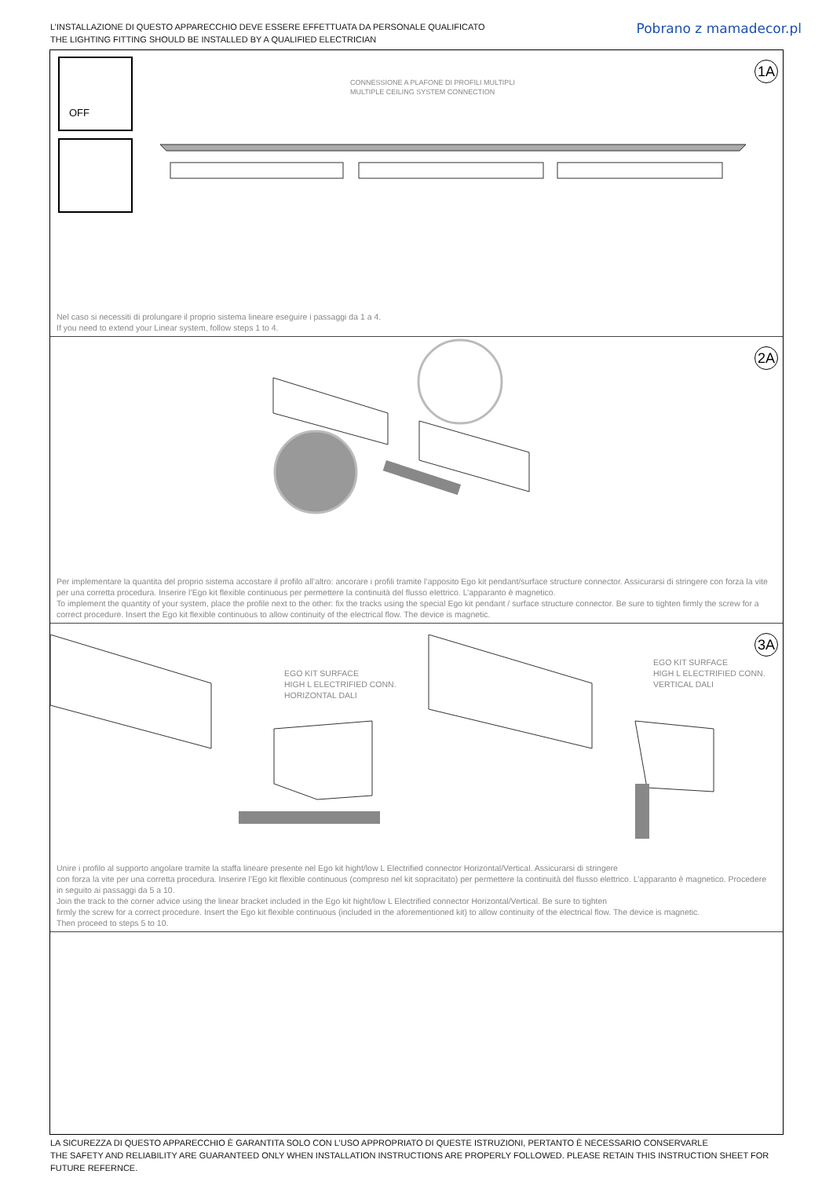L’INSTALLAZIONE DI QUESTO APPARECCHIO DEVE ESSERE EFFETTUATA DA PERSONALE QUALIFICATO
THE LIGHTING FITTING SHOULD BE INSTALLED BY A QUALIFIED ELECTRICIAN
Pobrano z mamadecor.pl
OFF 1A
CONNESSIONE A PLAFONE DI PROFILI MULTIPLI
MULTIPLE CEILING SYSTEM CONNECTION
Nel caso si necessiti di prolungare il proprio sistema lineare eseguire i passaggi da 1 a 4.
If you need to extend your Linear system, follow steps 1 to 4.
2A
Per implementare la quantita del proprio sistema accostare il profilo all’altro: ancorare i profili tramite l’apposito Ego kit pendant/surface structure connector. Assicurarsi di stringere con forza la vite per una corretta procedura. Inserire l’Ego kit flexible continuous per permettere la continuità del flusso elettrico. L’apparanto è magnetico.
To implement the quantity of your system, place the profile next to the other: fix the tracks using the special Ego kit pendant / surface structure connector. Be sure to tighten firmly the screw for a correct procedure. Insert the Ego kit flexible continuous to allow continuity of the electrical flow. The device is magnetic.
3A
EGO KIT SURFACE
HIGH L ELECTRIFIED CONN.
HORIZONTAL DALI
EGO KIT SURFACE
HIGH L ELECTRIFIED CONN.
VERTICAL DALI
Unire i profilo al supporto angolare tramite la staffa lineare presente nel Ego kit hight/low L Electrified connector Horizontal/Vertical. Assicurarsi di stringere
con forza la vite per una corretta procedura. Inserire l’Ego kit flexible continuous (compreso nel kit sopracitato) per permettere la continuità del flusso elettrico. L’apparanto è magnetico. Procedere in seguito ai passaggi da 5 a 10.
Join the track to the corner advice using the linear bracket included in the Ego kit hight/low L Electrified connector Horizontal/Vertical. Be sure to tighten
firmly the screw for a correct procedure. Insert the Ego kit flexible continuous (included in the aforementioned kit) to allow continuity of the electrical flow. The device is magnetic.
Then proceed to steps 5 to 10.
LA SICUREZZA DI QUESTO APPARECCHIO È GARANTITA SOLO CON L’USO APPROPRIATO DI QUESTE ISTRUZIONI, PERTANTO È NECESSARIO CONSERVARLE
THE SAFETY AND RELIABILITY ARE GUARANTEED ONLY WHEN INSTALLATION INSTRUCTIONS ARE PROPERLY FOLLOWED. PLEASE RETAIN THIS INSTRUCTION SHEET FOR FUTURE REFERNCE.